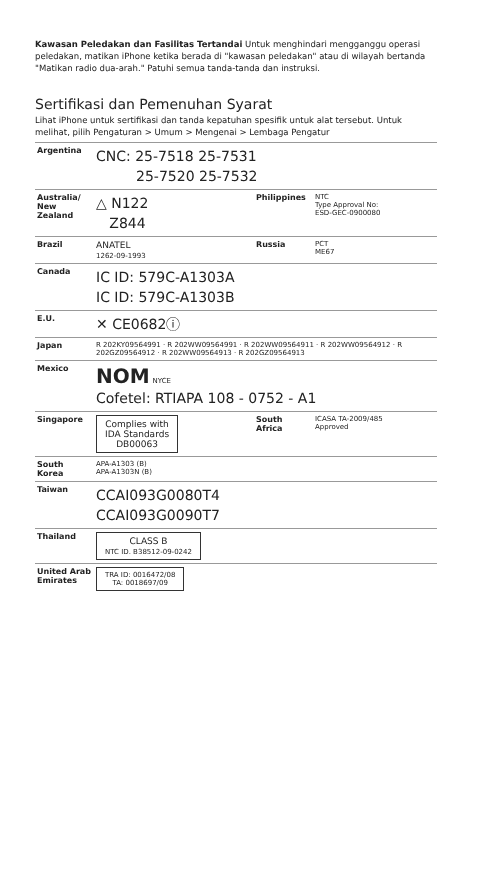Kawasan Peledakan dan Fasilitas Tertandai Untuk menghindari mengganggu operasi peledakan, matikan iPhone ketika berada di "kawasan peledakan" atau di wilayah bertanda "Matikan radio dua-arah." Patuhi semua tanda-tanda dan instruksi.
Sertifikasi dan Pemenuhan Syarat
Lihat iPhone untuk sertifikasi dan tanda kepatuhan spesifik untuk alat tersebut. Untuk melihat, pilih Pengaturan > Umum > Mengenai > Lembaga Pengatur
| Argentina | CNC: 25-7518 25-7531 25-7520 25-7532 | | |
| Australia/ New Zealand | △ N122 Z844 | Philippines | NTC Type Approval No: ESD-GEC-0900080 |
| Brazil | ANATEL 1262-09-1993 | Russia | PCT ME67 |
| Canada | IC ID: 579C-A1303A IC ID: 579C-A1303B | | |
| E.U. | ✕ CE0682ⓘ | | |
| Japan | R 202KY09564991 · R 202WW09564991 · R 202WW09564911 · R 202WW09564912 · R 202GZ09564912 · R 202WW09564913 · R 202GZ09564913 | | |
| Mexico | NOM NYCE Cofetel: RTIAPA 108 - 0752 - A1 | | |
| Singapore | Complies with IDA Standards DB00063 | South Africa | ICASA TA-2009/485 Approved |
| South Korea | APA-A1303 (B) APA-A1303N (B) | | |
| Taiwan | CCAI093G0080T4 CCAI093G0090T7 | | |
| Thailand | CLASS B NTC ID. B38512-09-0242 | | |
| United Arab Emirates | TRA ID: 0016472/08 TA: 0018697/09 | | |